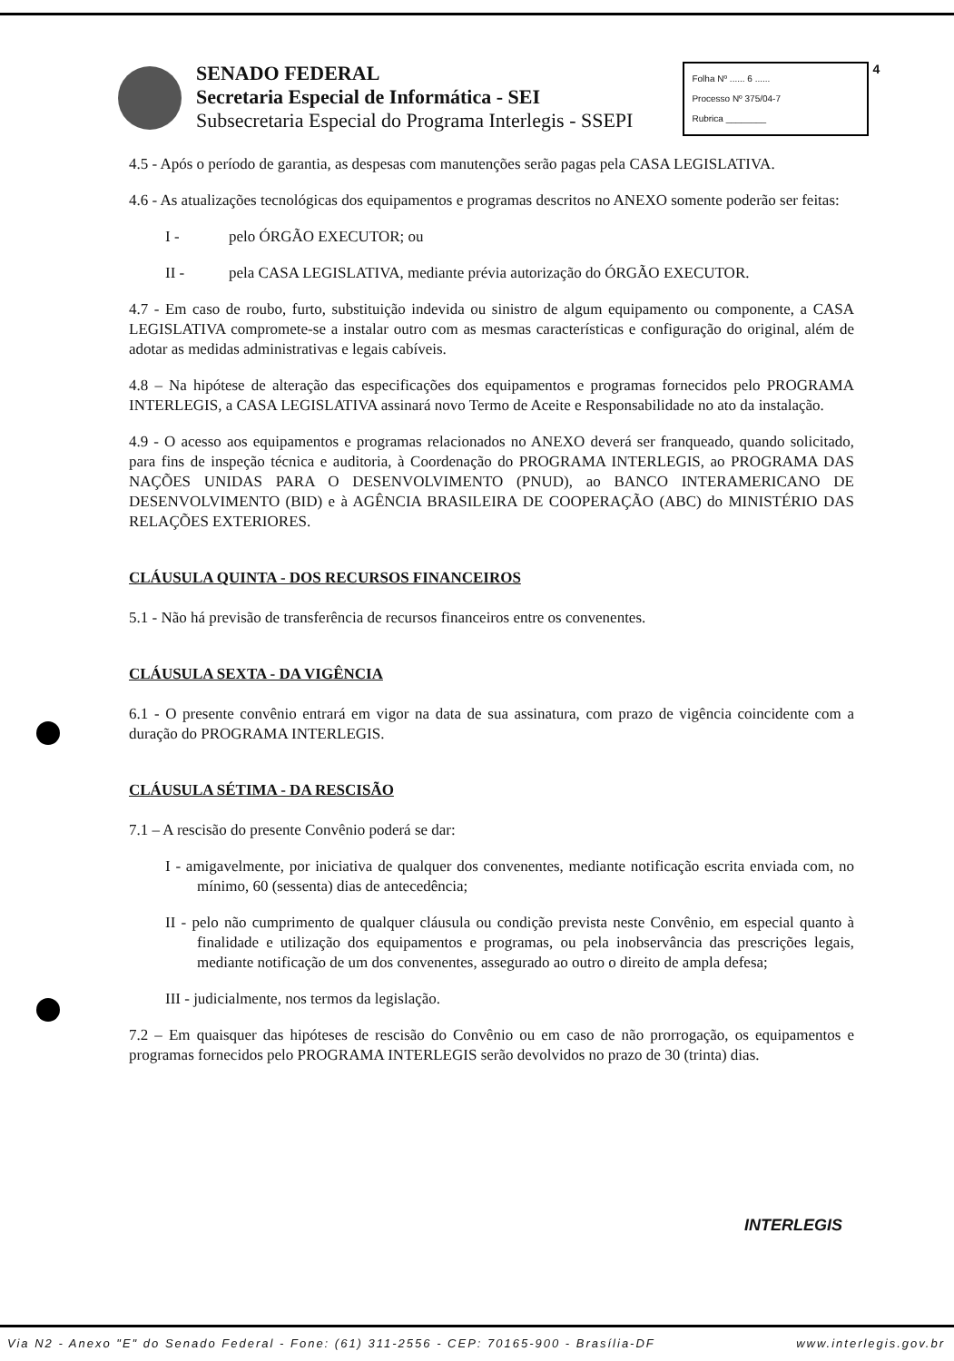SENADO FEDERAL
Secretaria Especial de Informática - SEI
Subsecretaria Especial do Programa Interlegis - SSEPI
Folha Nº ...... 6 ......
Processo Nº 375/04-7
Rubrica ________
4
4.5 - Após o período de garantia, as despesas com manutenções serão pagas pela CASA LEGISLATIVA.
4.6 - As atualizações tecnológicas dos equipamentos e programas descritos no ANEXO somente poderão ser feitas:
I - pelo ÓRGÃO EXECUTOR; ou
II - pela CASA LEGISLATIVA, mediante prévia autorização do ÓRGÃO EXECUTOR.
4.7 - Em caso de roubo, furto, substituição indevida ou sinistro de algum equipamento ou componente, a CASA LEGISLATIVA compromete-se a instalar outro com as mesmas características e configuração do original, além de adotar as medidas administrativas e legais cabíveis.
4.8 – Na hipótese de alteração das especificações dos equipamentos e programas fornecidos pelo PROGRAMA INTERLEGIS, a CASA LEGISLATIVA assinará novo Termo de Aceite e Responsabilidade no ato da instalação.
4.9 - O acesso aos equipamentos e programas relacionados no ANEXO deverá ser franqueado, quando solicitado, para fins de inspeção técnica e auditoria, à Coordenação do PROGRAMA INTERLEGIS, ao PROGRAMA DAS NAÇÕES UNIDAS PARA O DESENVOLVIMENTO (PNUD), ao BANCO INTERAMERICANO DE DESENVOLVIMENTO (BID) e à AGÊNCIA BRASILEIRA DE COOPERAÇÃO (ABC) do MINISTÉRIO DAS RELAÇÕES EXTERIORES.
CLÁUSULA QUINTA - DOS RECURSOS FINANCEIROS
5.1 - Não há previsão de transferência de recursos financeiros entre os convenentes.
CLÁUSULA SEXTA - DA VIGÊNCIA
6.1 - O presente convênio entrará em vigor na data de sua assinatura, com prazo de vigência coincidente com a duração do PROGRAMA INTERLEGIS.
CLÁUSULA SÉTIMA - DA RESCISÃO
7.1 – A rescisão do presente Convênio poderá se dar:
I - amigavelmente, por iniciativa de qualquer dos convenentes, mediante notificação escrita enviada com, no mínimo, 60 (sessenta) dias de antecedência;
II - pelo não cumprimento de qualquer cláusula ou condição prevista neste Convênio, em especial quanto à finalidade e utilização dos equipamentos e programas, ou pela inobservância das prescrições legais, mediante notificação de um dos convenentes, assegurado ao outro o direito de ampla defesa;
III - judicialmente, nos termos da legislação.
7.2 – Em quaisquer das hipóteses de rescisão do Convênio ou em caso de não prorrogação, os equipamentos e programas fornecidos pelo PROGRAMA INTERLEGIS serão devolvidos no prazo de 30 (trinta) dias.
INTERLEGIS
Via N2 - Anexo "E" do Senado Federal - Fone: (61) 311-2556 - CEP: 70165-900 - Brasília-DF www.interlegis.gov.br